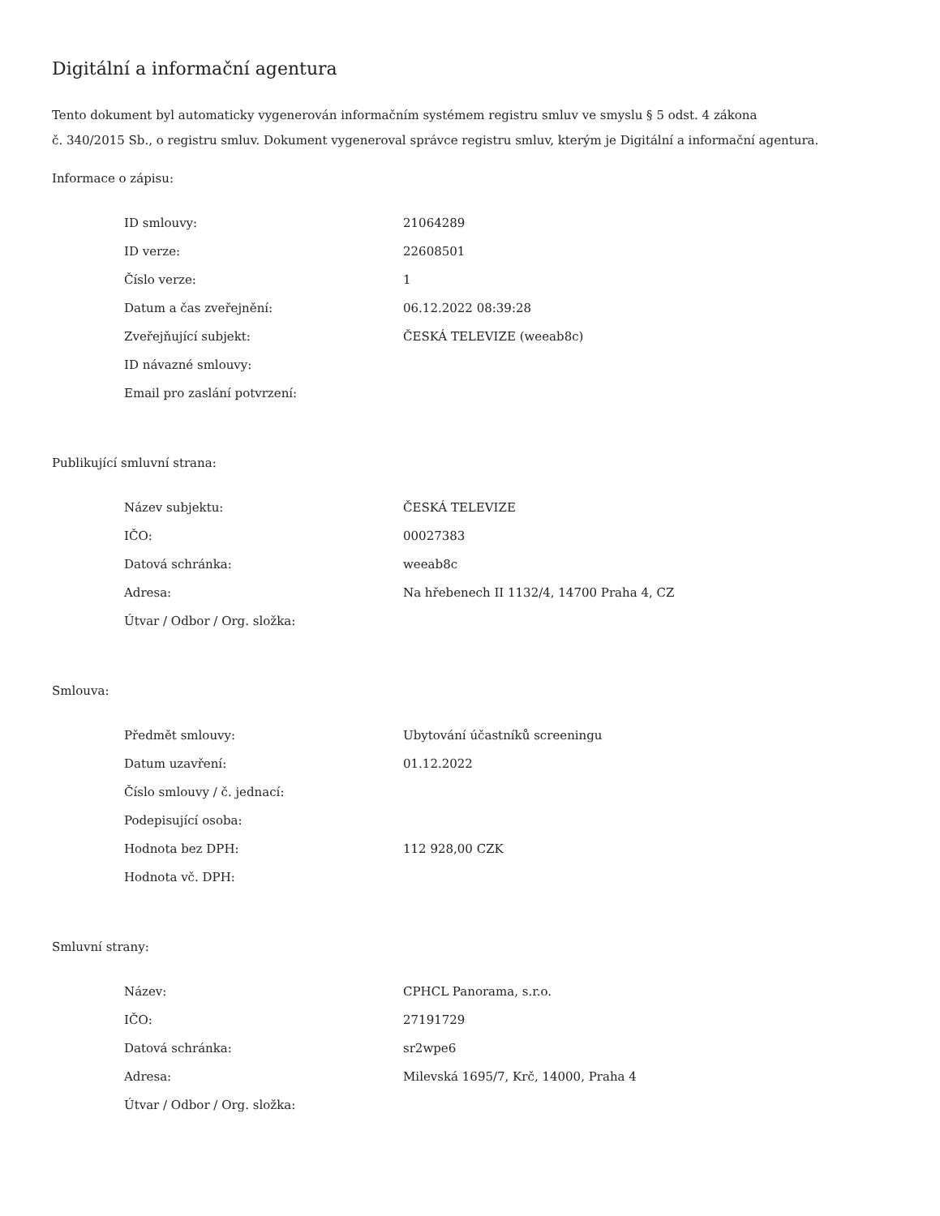Digitální a informační agentura
Tento dokument byl automaticky vygenerován informačním systémem registru smluv ve smyslu § 5 odst. 4 zákona
č. 340/2015 Sb., o registru smluv. Dokument vygeneroval správce registru smluv, kterým je Digitální a informační agentura.
Informace o zápisu:
| ID smlouvy: | 21064289 |
| ID verze: | 22608501 |
| Číslo verze: | 1 |
| Datum a čas zveřejnění: | 06.12.2022 08:39:28 |
| Zveřejňující subjekt: | ČESKÁ TELEVIZE (weeab8c) |
| ID návazné smlouvy: | |
| Email pro zaslání potvrzení: | |
Publikující smluvní strana:
| Název subjektu: | ČESKÁ TELEVIZE |
| IČO: | 00027383 |
| Datová schránka: | weeab8c |
| Adresa: | Na hřebenech II 1132/4, 14700 Praha 4, CZ |
| Útvar / Odbor / Org. složka: | |
Smlouva:
| Předmět smlouvy: | Ubytování účastníků screeningu |
| Datum uzavření: | 01.12.2022 |
| Číslo smlouvy / č. jednací: | |
| Podepisující osoba: | |
| Hodnota bez DPH: | 112 928,00 CZK |
| Hodnota vč. DPH: | |
Smluvní strany:
| Název: | CPHCL Panorama, s.r.o. |
| IČO: | 27191729 |
| Datová schránka: | sr2wpe6 |
| Adresa: | Milevská 1695/7, Krč, 14000, Praha 4 |
| Útvar / Odbor / Org. složka: | |